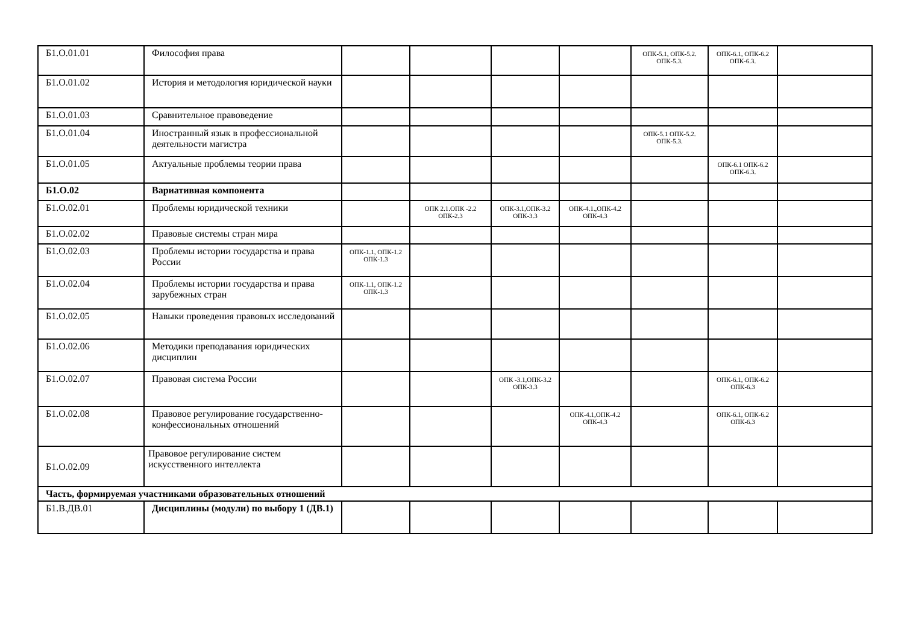| Б1.О.01.01 | Философия права | | | | | ОПК-5.1, ОПК-5.2. ОПК-5.3. | ОПК-6.1, ОПК-6.2 ОПК-6.3. | |
| Б1.О.01.02 | История и методология юридической науки | | | | | | | |
| Б1.О.01.03 | Сравнительное правоведение | | | | | | | |
| Б1.О.01.04 | Иностранный язык в профессиональной деятельности магистра | | | | | ОПК-5.1 ОПК-5.2. ОПК-5.3. | | |
| Б1.О.01.05 | Актуальные проблемы теории права | | | | | | ОПК-6.1 ОПК-6.2 ОПК-6.3. | |
| Б1.О.02 | Вариативная компонента | | | | | | | |
| Б1.О.02.01 | Проблемы юридической техники | | ОПК 2.1.ОПК -2.2 ОПК-2.3 | ОПК-3.1,ОПК-3.2 ОПК-3.3 | ОПК-4.1.,ОПК-4.2 ОПК-4.3 | | | |
| Б1.О.02.02 | Правовые системы стран мира | | | | | | | |
| Б1.О.02.03 | Проблемы истории государства и права России | ОПК-1.1, ОПК-1.2 ОПК-1.3 | | | | | | |
| Б1.О.02.04 | Проблемы истории государства и права зарубежных стран | ОПК-1.1, ОПК-1.2 ОПК-1.3 | | | | | | |
| Б1.О.02.05 | Навыки проведения правовых исследований | | | | | | | |
| Б1.О.02.06 | Методики преподавания юридических дисциплин | | | | | | | |
| Б1.О.02.07 | Правовая система России | | | ОПК -3.1,ОПК-3.2 ОПК-3.3 | | | ОПК-6.1, ОПК-6.2 ОПК-6.3 | |
| Б1.О.02.08 | Правовое регулирование государственно-конфессиональных отношений | | | | ОПК-4.1,ОПК-4.2 ОПК-4.3 | | ОПК-6.1, ОПК-6.2 ОПК-6.3 | |
| Б1.О.02.09 | Правовое регулирование систем искусственного интеллекта | | | | | | | |
| Часть, формируемая участниками образовательных отношений | | | | | | | | |
| Б1.В.ДВ.01 | Дисциплины (модули) по выбору 1 (ДВ.1) | | | | | | | |